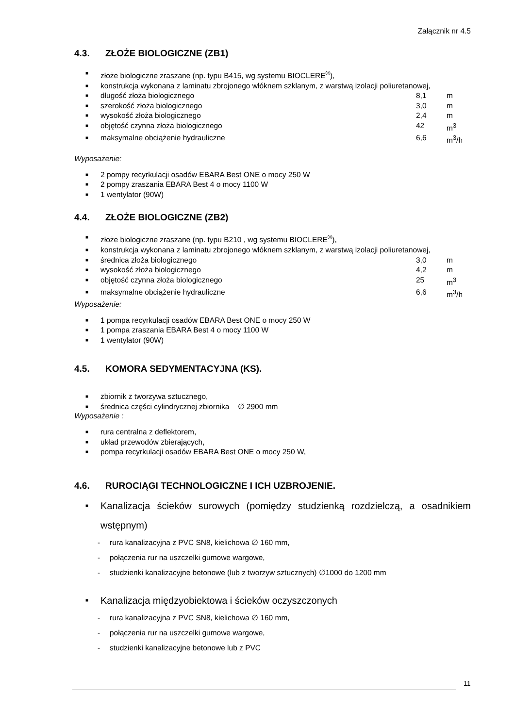Załącznik nr 4.5
4.3. ZŁOŻE BIOLOGICZNE (ZB1)
■ złoże biologiczne zraszane (np. typu B415, wg systemu BIOCLERE<sup>®</sup>),
■ konstrukcja wykonana z laminatu zbrojonego włóknem szklanym, z warstwą izolacji poliuretanowej,
■ długość złoża biologicznego 8,1 m
■ szerokość złoża biologicznego 3,0 m
■ wysokość złoża biologicznego 2,4 m
■ objętość czynna złoża biologicznego 42 m<sup>3</sup>
■ maksymalne obciążenie hydrauliczne 6,6 m<sup>3</sup>/h
Wyposażenie:
■ 2 pompy recyrkulacji osadów EBARA Best ONE o mocy 250 W
■ 2 pompy zraszania EBARA Best 4 o mocy 1100 W
■ 1 wentylator (90W)
4.4. ZŁOŻE BIOLOGICZNE (ZB2)
■ złoże biologiczne zraszane (np. typu B210 , wg systemu BIOCLERE<sup>®</sup>),
■ konstrukcja wykonana z laminatu zbrojonego włóknem szklanym, z warstwą izolacji poliuretanowej,
■ średnica złoża biologicznego 3,0 m
■ wysokość złoża biologicznego 4,2 m
■ objętość czynna złoża biologicznego 25 m<sup>3</sup>
■ maksymalne obciążenie hydrauliczne 6,6 m<sup>3</sup>/h
Wyposażenie:
■ 1 pompa recyrkulacji osadów EBARA Best ONE o mocy 250 W
■ 1 pompa zraszania EBARA Best 4 o mocy 1100 W
■ 1 wentylator (90W)
4.5. KOMORA SEDYMENTACYJNA (KS).
■ zbiornik z tworzywa sztucznego,
■ średnica części cylindrycznej zbiornika ∅ 2900 mm
Wyposażenie :
■ rura centralna z deflektorem,
■ układ przewodów zbierających,
■ pompa recyrkulacji osadów EBARA Best ONE o mocy 250 W,
4.6. RUROCIĄGI TECHNOLOGICZNE I ICH UZBROJENIE.
■ Kanalizacja ścieków surowych (pomiędzy studzienką rozdzielczą, a osadnikiem wstępnym)
- rura kanalizacyjna z PVC SN8, kielichowa ∅ 160 mm,
- połączenia rur na uszczelki gumowe wargowe,
- studzienki kanalizacyjne betonowe (lub z tworzyw sztucznych) ∅1000 do 1200 mm
■ Kanalizacja międzyobiektowa i ścieków oczyszczonych
- rura kanalizacyjna z PVC SN8, kielichowa ∅ 160 mm,
- połączenia rur na uszczelki gumowe wargowe,
- studzienki kanalizacyjne betonowe lub z PVC
11